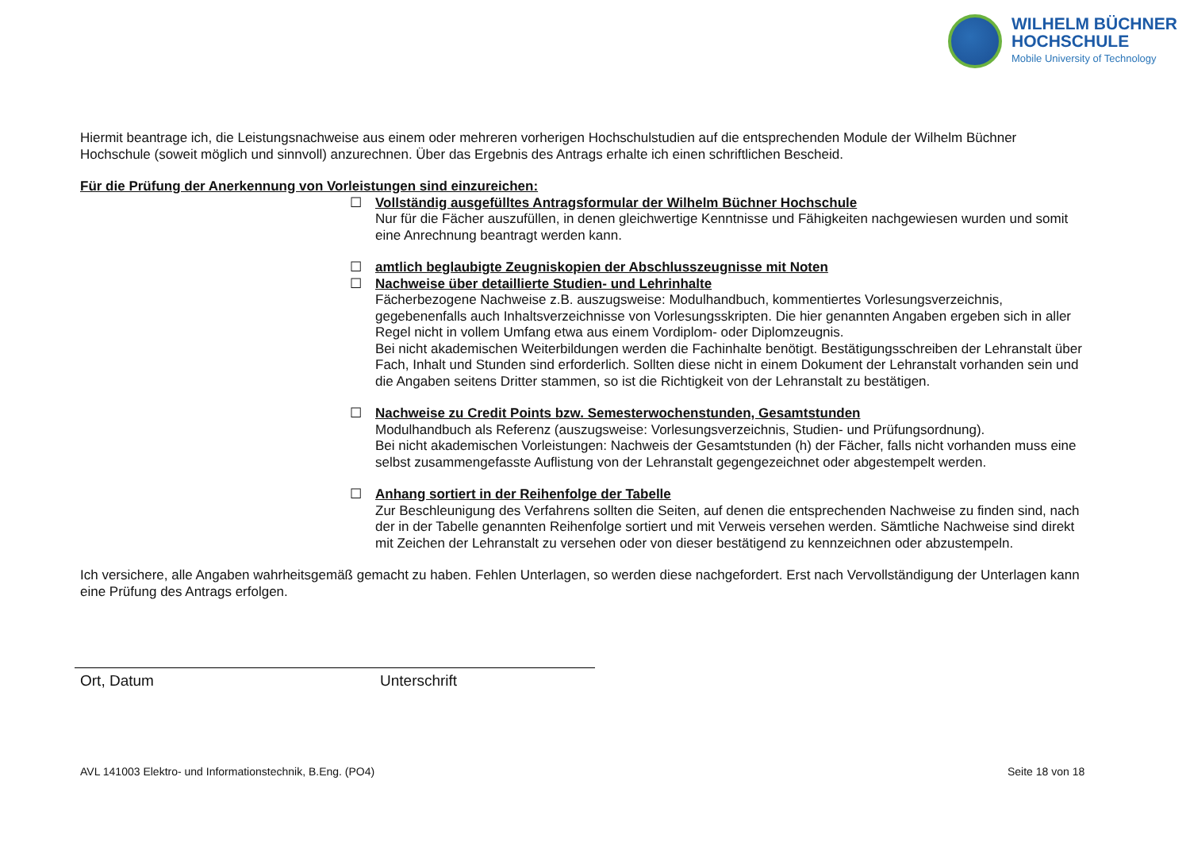WILHELM BÜCHNER
HOCHSCHULE
Mobile University of Technology
Hiermit beantrage ich, die Leistungsnachweise aus einem oder mehreren vorherigen Hochschulstudien auf die entsprechenden Module der Wilhelm Büchner Hochschule (soweit möglich und sinnvoll) anzurechnen. Über das Ergebnis des Antrags erhalte ich einen schriftlichen Bescheid.
Für die Prüfung der Anerkennung von Vorleistungen sind einzureichen:
☐ Vollständig ausgefülltes Antragsformular der Wilhelm Büchner Hochschule
Nur für die Fächer auszufüllen, in denen gleichwertige Kenntnisse und Fähigkeiten nachgewiesen wurden und somit eine Anrechnung beantragt werden kann.
☐ amtlich beglaubigte Zeugniskopien der Abschlusszeugnisse mit Noten
☐ Nachweise über detaillierte Studien- und Lehrinhalte
Fächerbezogene Nachweise z.B. auszugsweise: Modulhandbuch, kommentiertes Vorlesungsverzeichnis, gegebenenfalls auch Inhaltsverzeichnisse von Vorlesungsskripten. Die hier genannten Angaben ergeben sich in aller Regel nicht in vollem Umfang etwa aus einem Vordiplom- oder Diplomzeugnis.
Bei nicht akademischen Weiterbildungen werden die Fachinhalte benötigt. Bestätigungsschreiben der Lehranstalt über Fach, Inhalt und Stunden sind erforderlich. Sollten diese nicht in einem Dokument der Lehranstalt vorhanden sein und die Angaben seitens Dritter stammen, so ist die Richtigkeit von der Lehranstalt zu bestätigen.
☐ Nachweise zu Credit Points bzw. Semesterwochenstunden, Gesamtstunden
Modulhandbuch als Referenz (auszugsweise: Vorlesungsverzeichnis, Studien- und Prüfungsordnung).
Bei nicht akademischen Vorleistungen: Nachweis der Gesamtstunden (h) der Fächer, falls nicht vorhanden muss eine selbst zusammengefasste Auflistung von der Lehranstalt gegengezeichnet oder abgestempelt werden.
☐ Anhang sortiert in der Reihenfolge der Tabelle
Zur Beschleunigung des Verfahrens sollten die Seiten, auf denen die entsprechenden Nachweise zu finden sind, nach der in der Tabelle genannten Reihenfolge sortiert und mit Verweis versehen werden. Sämtliche Nachweise sind direkt mit Zeichen der Lehranstalt zu versehen oder von dieser bestätigend zu kennzeichnen oder abzustempeln.
Ich versichere, alle Angaben wahrheitsgemäß gemacht zu haben. Fehlen Unterlagen, so werden diese nachgefordert. Erst nach Vervollständigung der Unterlagen kann eine Prüfung des Antrags erfolgen.
Ort, Datum Unterschrift
AVL 141003 Elektro- und Informationstechnik, B.Eng. (PO4)
Seite 18 von 18